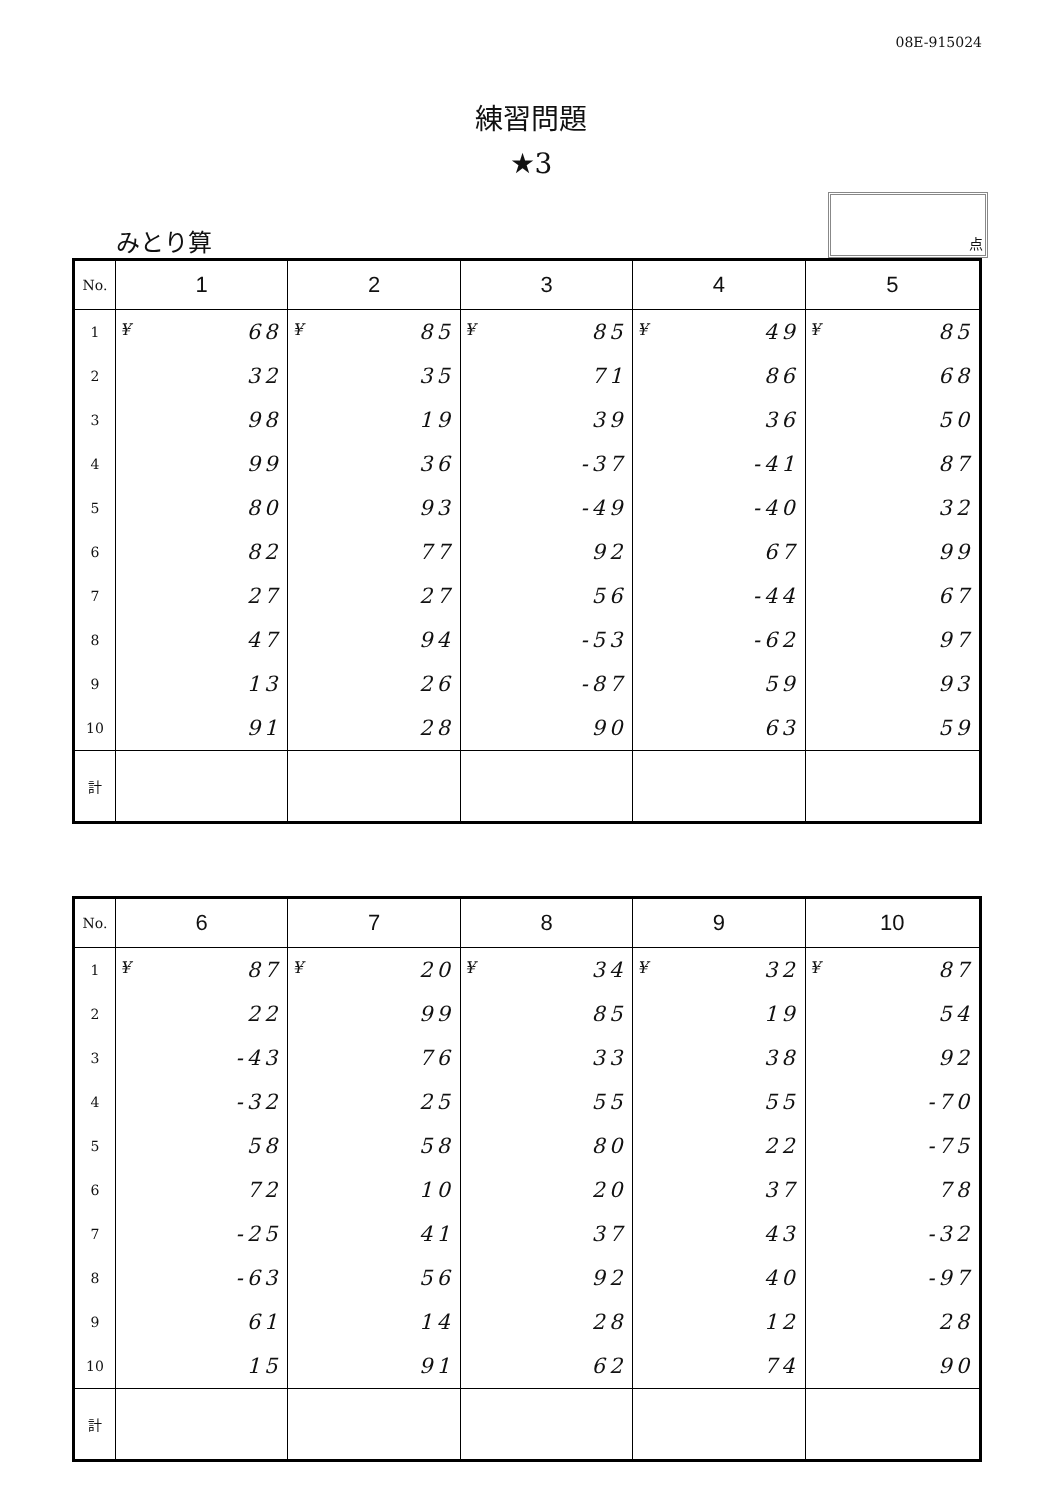08E-915024
練習問題
★3
みとり算
点
| No. | 1 | 2 | 3 | 4 | 5 |
| --- | --- | --- | --- | --- | --- |
| 1 | ¥ 68 | ¥ 85 | ¥ 85 | ¥ 49 | ¥ 85 |
| 2 | 32 | 35 | 71 | 86 | 68 |
| 3 | 98 | 19 | 39 | 36 | 50 |
| 4 | 99 | 36 | -37 | -41 | 87 |
| 5 | 80 | 93 | -49 | -40 | 32 |
| 6 | 82 | 77 | 92 | 67 | 99 |
| 7 | 27 | 27 | 56 | -44 | 67 |
| 8 | 47 | 94 | -53 | -62 | 97 |
| 9 | 13 | 26 | -87 | 59 | 93 |
| 10 | 91 | 28 | 90 | 63 | 59 |
| 計 | | | | | |
| No. | 6 | 7 | 8 | 9 | 10 |
| --- | --- | --- | --- | --- | --- |
| 1 | ¥ 87 | ¥ 20 | ¥ 34 | ¥ 32 | ¥ 87 |
| 2 | 22 | 99 | 85 | 19 | 54 |
| 3 | -43 | 76 | 33 | 38 | 92 |
| 4 | -32 | 25 | 55 | 55 | -70 |
| 5 | 58 | 58 | 80 | 22 | -75 |
| 6 | 72 | 10 | 20 | 37 | 78 |
| 7 | -25 | 41 | 37 | 43 | -32 |
| 8 | -63 | 56 | 92 | 40 | -97 |
| 9 | 61 | 14 | 28 | 12 | 28 |
| 10 | 15 | 91 | 62 | 74 | 90 |
| 計 | | | | | |